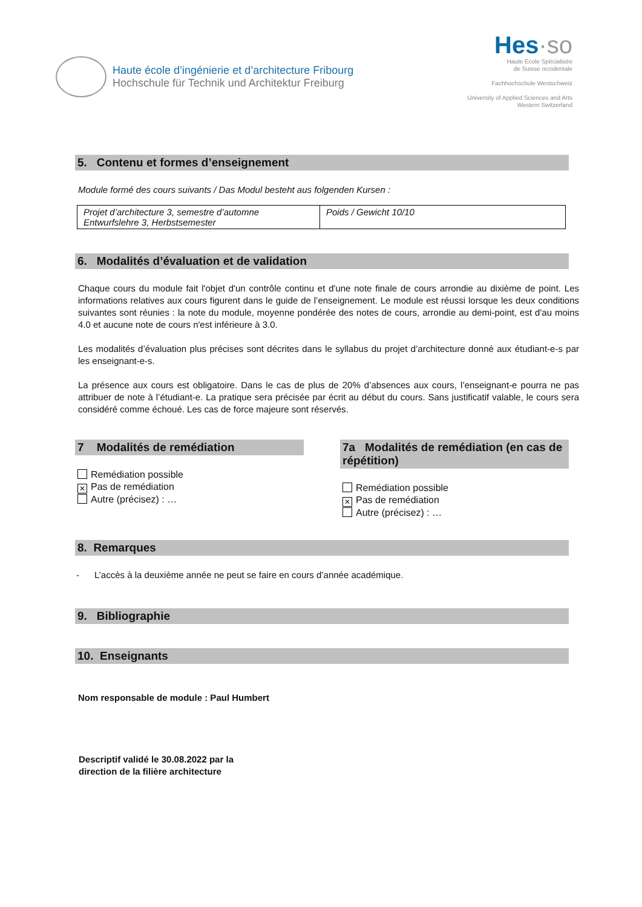Haute école d’ingénierie et d’architecture Fribourg
Hochschule für Technik und Architektur Freiburg
Hes·so
Haute Ecole Spécialisée
de Suisse occidentale
Fachhochschule Westschweiz
University of Applied Sciences and Arts
Western Switzerland
5. Contenu et formes d’enseignement
Module formé des cours suivants / Das Modul besteht aus folgenden Kursen :
| Projet d’architecture 3, semestre d’automne Entwurfslehre 3, Herbstsemester | Poids / Gewicht 10/10 |
6. Modalités d’évaluation et de validation
Chaque cours du module fait l'objet d'un contrôle continu et d'une note finale de cours arrondie au dixième de point. Les informations relatives aux cours figurent dans le guide de l’enseignement. Le module est réussi lorsque les deux conditions suivantes sont réunies : la note du module, moyenne pondérée des notes de cours, arrondie au demi-point, est d'au moins 4.0 et aucune note de cours n'est inférieure à 3.0.
Les modalités d’évaluation plus précises sont décrites dans le syllabus du projet d’architecture donné aux étudiant-e-s par les enseignant-e-s.
La présence aux cours est obligatoire. Dans le cas de plus de 20% d’absences aux cours, l’enseignant-e pourra ne pas attribuer de note à l’étudiant-e. La pratique sera précisée par écrit au début du cours. Sans justificatif valable, le cours sera considéré comme échoué. Les cas de force majeure sont réservés.
7 Modalités de remédiation
Remédiation possible
✕ Pas de remédiation
Autre (précisez) : …
7a Modalités de remédiation (en cas de répétition)
Remédiation possible
✕ Pas de remédiation
Autre (précisez) : …
8. Remarques
- L’accès à la deuxième année ne peut se faire en cours d’année académique.
9. Bibliographie
10. Enseignants
Nom responsable de module : Paul Humbert
Descriptif validé le 30.08.2022 par la
direction de la filière architecture